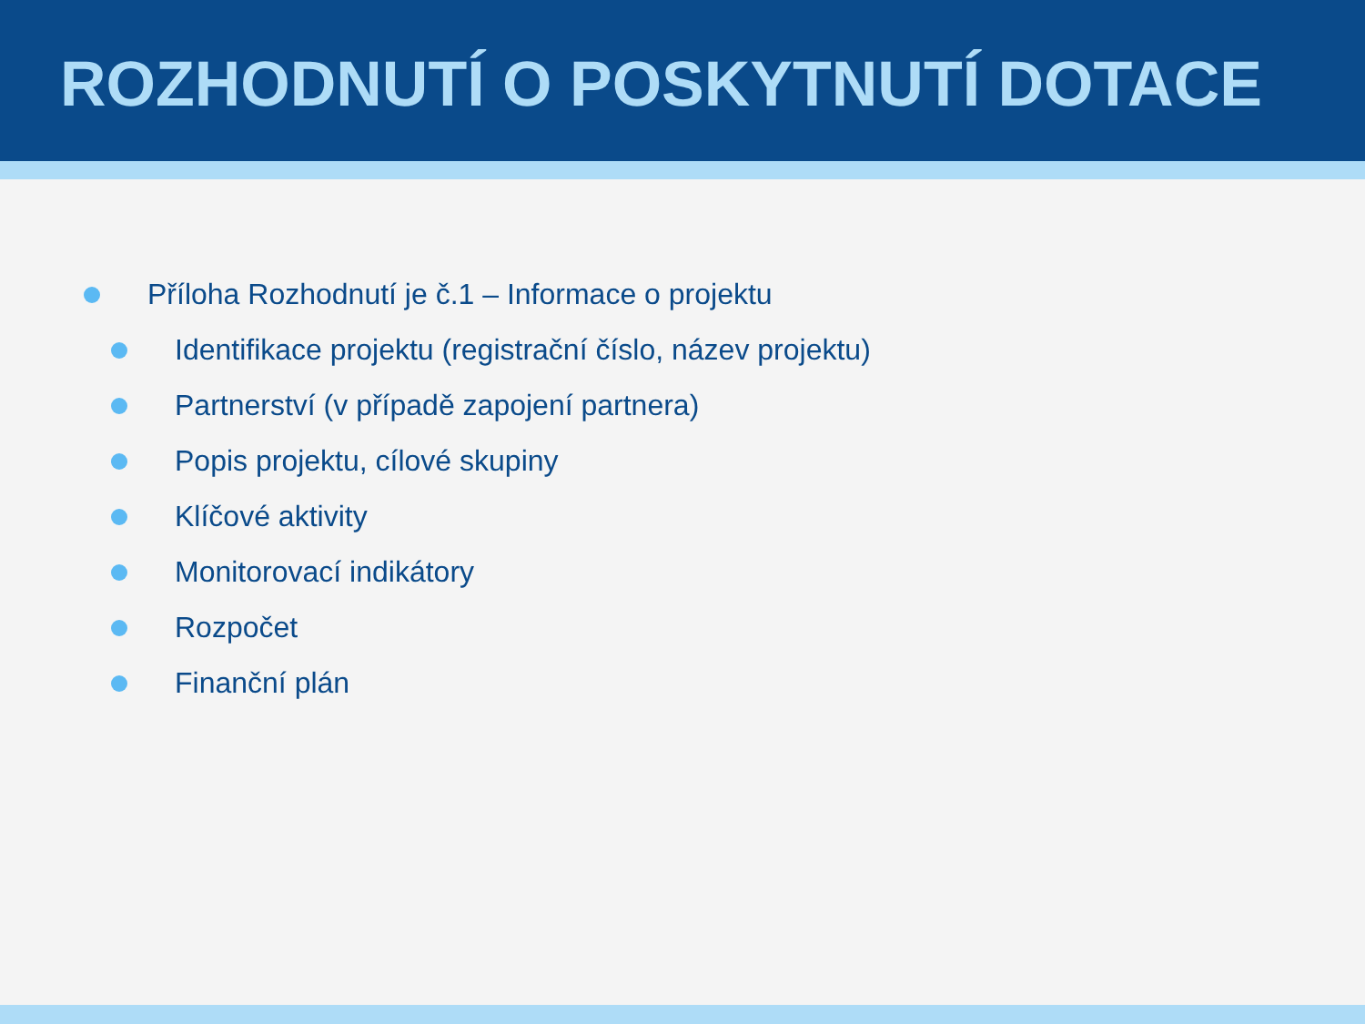ROZHODNUTÍ O POSKYTNUTÍ DOTACE
Příloha Rozhodnutí je č.1 – Informace o projektu
Identifikace projektu (registrační číslo, název projektu)
Partnerství (v případě zapojení partnera)
Popis projektu, cílové skupiny
Klíčové aktivity
Monitorovací indikátory
Rozpočet
Finanční plán